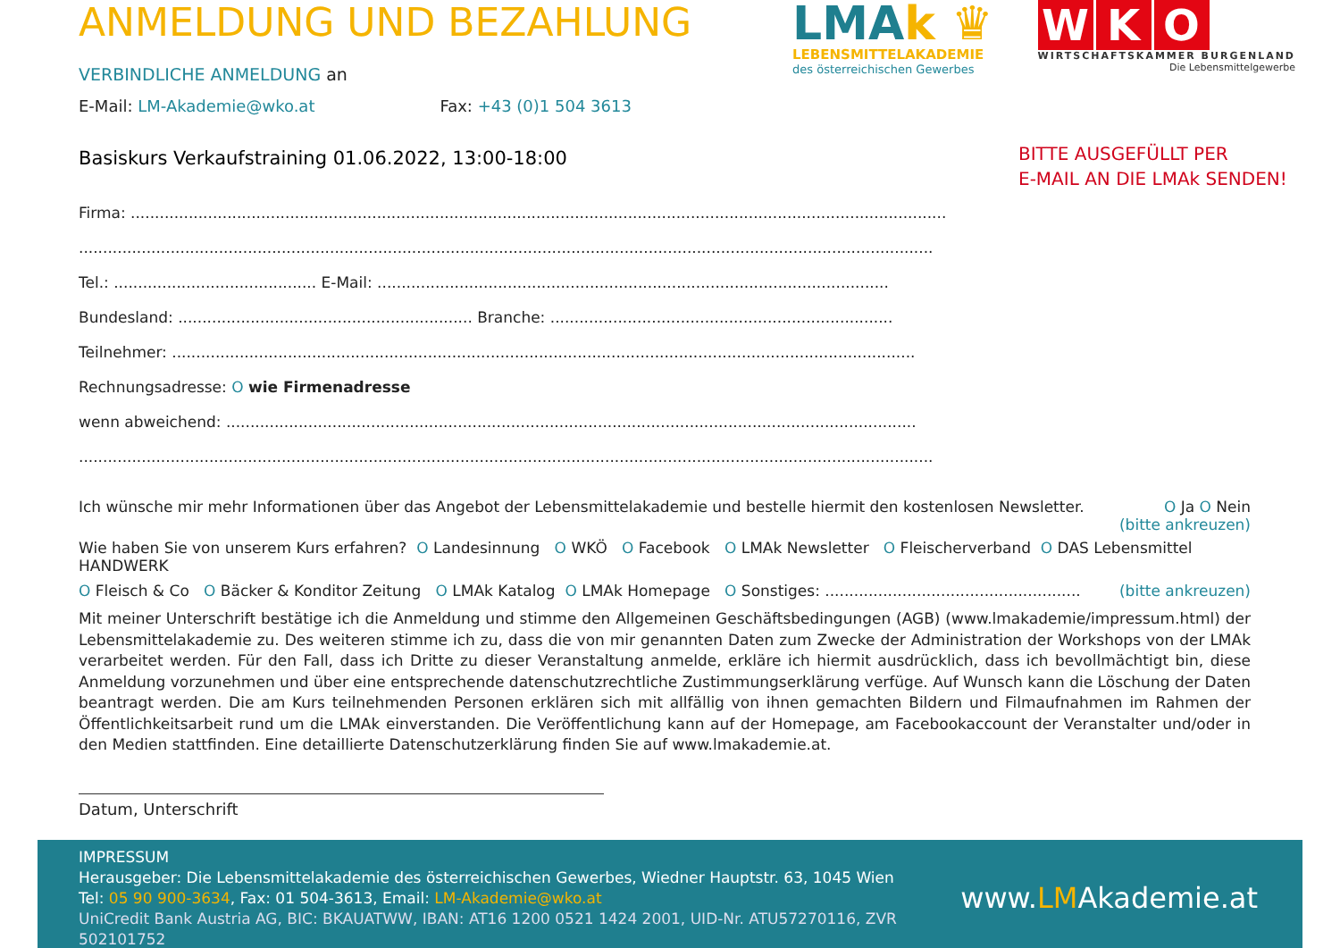LMAk ♛
LEBENSMITTELAKADEMIE
des österreichischen Gewerbes
W K O
WIRTSCHAFTSKAMMER BURGENLAND
Die Lebensmittelgewerbe
ANMELDUNG UND BEZAHLUNG
VERBINDLICHE ANMELDUNG an
E-Mail: LM-Akademie@wko.at Fax: +43 (0)1 504 3613
Basiskurs Verkaufstraining 01.06.2022, 13:00-18:00
BITTE AUSGEFÜLLT PER
E-MAIL AN DIE LMAk SENDEN!
Firma: .........................................................................................................................................................................
.................................................................................................................................................................................
Tel.: .......................................... E-Mail: ..........................................................................................................
Bundesland: ............................................................. Branche: .......................................................................
Teilnehmer: ..........................................................................................................................................................
Rechnungsadresse: O wie Firmenadresse
wenn abweichend: ...............................................................................................................................................
.................................................................................................................................................................................
Ich wünsche mir mehr Informationen über das Angebot der Lebensmittelakademie und bestelle hiermit den kostenlosen Newsletter. O Ja O Nein
(bitte ankreuzen)
Wie haben Sie von unserem Kurs erfahren? O Landesinnung O WKÖ O Facebook O LMAk Newsletter O Fleischerverband O DAS Lebensmittel HANDWERK
O Fleisch & Co O Bäcker & Konditor Zeitung O LMAk Katalog O LMAk Homepage O Sonstiges: ..................................................... (bitte ankreuzen)
Mit meiner Unterschrift bestätige ich die Anmeldung und stimme den Allgemeinen Geschäftsbedingungen (AGB) (www.lmakademie/impressum.html) der Lebensmittelakademie zu. Des weiteren stimme ich zu, dass die von mir genannten Daten zum Zwecke der Administration der Workshops von der LMAk verarbeitet werden. Für den Fall, dass ich Dritte zu dieser Veranstaltung anmelde, erkläre ich hiermit ausdrücklich, dass ich bevollmächtigt bin, diese Anmeldung vorzunehmen und über eine entsprechende datenschutzrechtliche Zustimmungserklärung verfüge. Auf Wunsch kann die Löschung der Daten beantragt werden. Die am Kurs teilnehmenden Personen erklären sich mit allfällig von ihnen gemachten Bildern und Filmaufnahmen im Rahmen der Öffentlichkeitsarbeit rund um die LMAk einverstanden. Die Veröffentlichung kann auf der Homepage, am Facebookaccount der Veranstalter und/oder in den Medien stattfinden. Eine detaillierte Datenschutzerklärung finden Sie auf www.lmakademie.at.
Datum, Unterschrift
IMPRESSUM
Herausgeber: Die Lebensmittelakademie des österreichischen Gewerbes, Wiedner Hauptstr. 63, 1045 Wien
Tel: 05 90 900-3634, Fax: 01 504-3613, Email: LM-Akademie@wko.at
UniCredit Bank Austria AG, BIC: BKAUATWW, IBAN: AT16 1200 0521 1424 2001, UID-Nr. ATU57270116, ZVR 502101752
www.LMAkademie.at